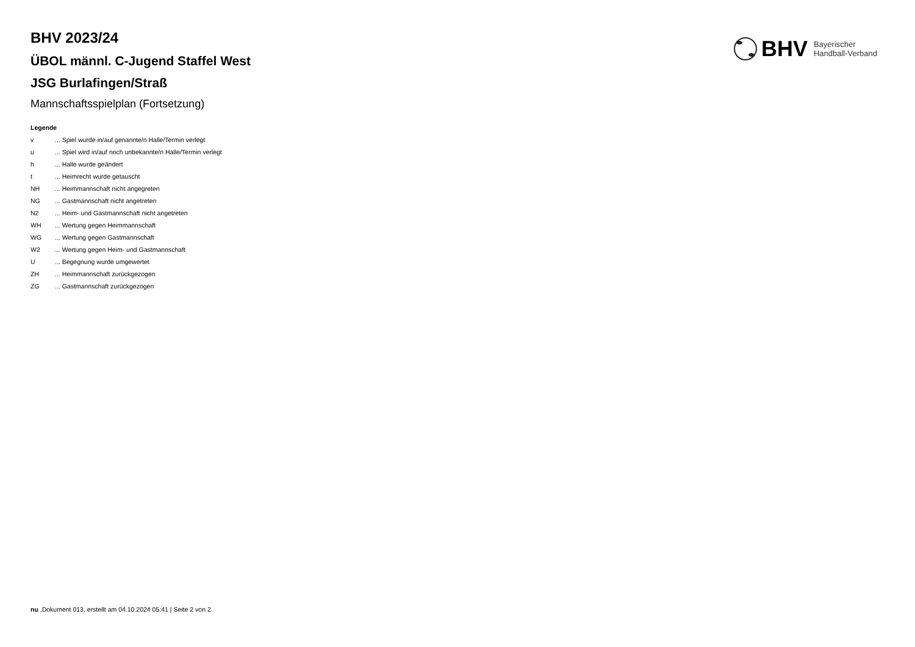BHV Bayerischer
Handball-Verband
BHV 2023/24
ÜBOL männl. C-Jugend Staffel West
JSG Burlafingen/Straß
Mannschaftsspielplan (Fortsetzung)
Legende
v... Spiel wurde in/auf genannte/n Halle/Termin verlegt
u... Spiel wird in/auf noch unbekannte/n Halle/Termin verlegt
h... Halle wurde geändert
t... Heimrecht wurde getauscht
NH... Heimmannschaft nicht angegreten
NG... Gastmannschaft nicht angetreten
N2... Heim- und Gastmannschaft nicht angetreten
WH... Wertung gegen Heimmannschaft
WG... Wertung gegen Gastmannschaft
W2... Wertung gegen Heim- und Gastmannschaft
U... Begegnung wurde umgewertet
ZH... Heimmannschaft zurückgezogen
ZG... Gastmannschaft zurückgezogen
nu .Dokument 013, erstellt am 04.10.2024 05:41 | Seite 2 von 2